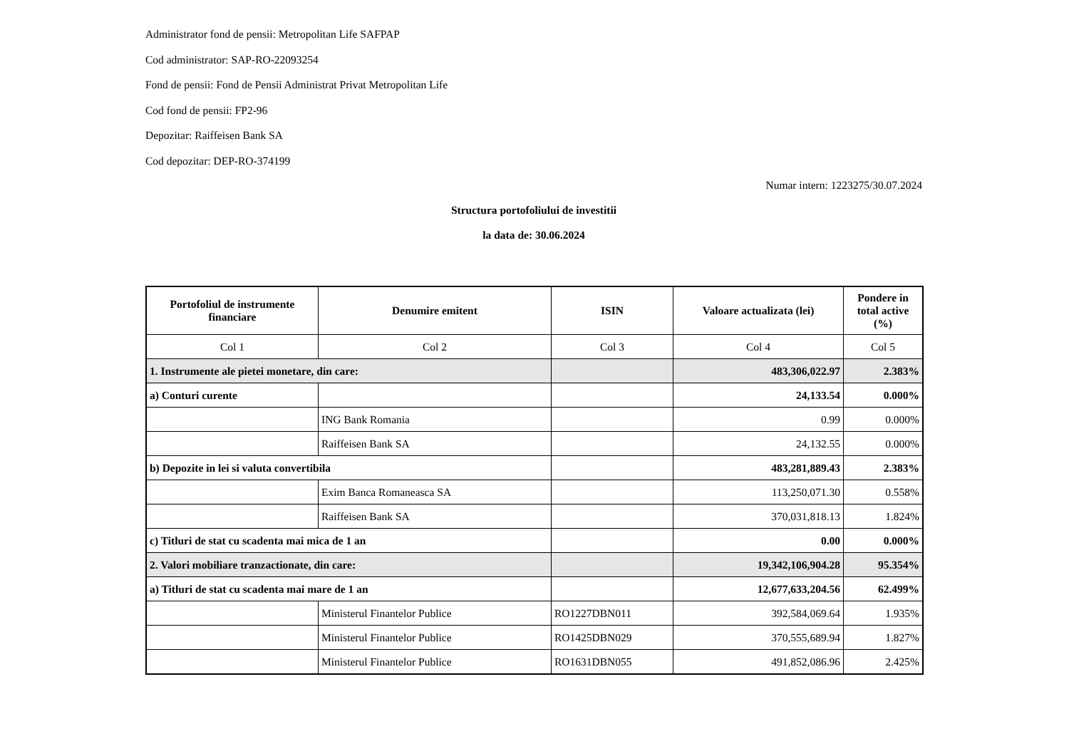Administrator fond de pensii: Metropolitan Life SAFPAP
Cod administrator: SAP-RO-22093254
Fond de pensii: Fond de Pensii Administrat Privat Metropolitan Life
Cod fond de pensii: FP2-96
Depozitar: Raiffeisen Bank SA
Cod depozitar: DEP-RO-374199
Numar intern: 1223275/30.07.2024
Structura portofoliului de investitii
la data de: 30.06.2024
| Portofoliul de instrumente financiare | Denumire emitent | ISIN | Valoare actualizata (lei) | Pondere in total active (%) |
| --- | --- | --- | --- | --- |
| Col 1 | Col 2 | Col 3 | Col 4 | Col 5 |
| 1. Instrumente ale pietei monetare, din care: | | | 483,306,022.97 | 2.383% |
| a) Conturi curente | | | 24,133.54 | 0.000% |
| | ING Bank Romania | | 0.99 | 0.000% |
| | Raiffeisen Bank SA | | 24,132.55 | 0.000% |
| b) Depozite in lei si valuta convertibila | | | 483,281,889.43 | 2.383% |
| | Exim Banca Romaneasca SA | | 113,250,071.30 | 0.558% |
| | Raiffeisen Bank SA | | 370,031,818.13 | 1.824% |
| c) Titluri de stat cu scadenta mai mica de 1 an | | | 0.00 | 0.000% |
| 2. Valori mobiliare tranzactionate, din care: | | | 19,342,106,904.28 | 95.354% |
| a) Titluri de stat cu scadenta mai mare de 1 an | | | 12,677,633,204.56 | 62.499% |
| | Ministerul Finantelor Publice | RO1227DBN011 | 392,584,069.64 | 1.935% |
| | Ministerul Finantelor Publice | RO1425DBN029 | 370,555,689.94 | 1.827% |
| | Ministerul Finantelor Publice | RO1631DBN055 | 491,852,086.96 | 2.425% |